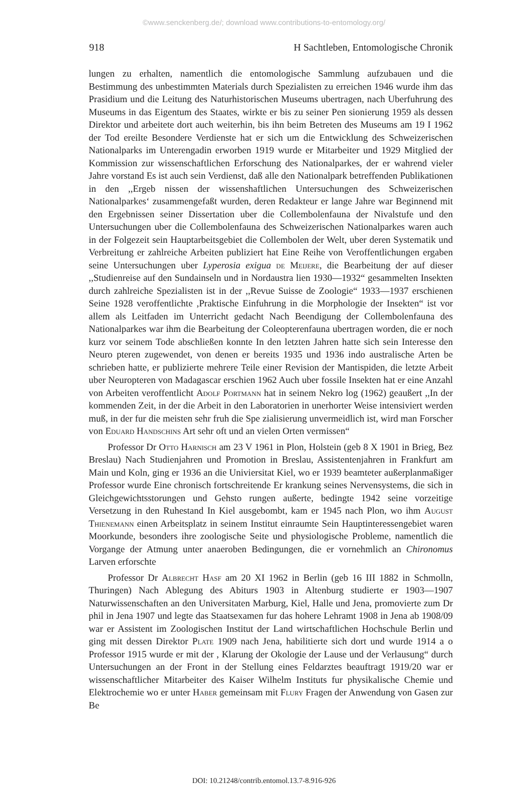©www.senckenberg.de/; download www.contributions-to-entomology.org/
918 H Sachtleben, Entomologische Chronik
lungen zu erhalten, namentlich die entomologische Sammlung aufzubauen und die Bestimmung des unbestimmten Materials durch Spezialisten zu erreichen 1946 wurde ihm das Prasidium und die Leitung des Naturhistorischen Museums ubertragen, nach Uberfuhrung des Museums in das Eigentum des Staates, wirkte er bis zu seiner Pen sionierung 1959 als dessen Direktor und arbeitete dort auch weiterhin, bis ihn beim Betreten des Museums am 19 I 1962 der Tod ereilte Besondere Verdienste hat er sich um die Entwicklung des Schweizerischen Nationalparks im Unterengadin erworben 1919 wurde er Mitarbeiter und 1929 Mitglied der Kommission zur wissenschaftlichen Erforschung des Nationalparkes, der er wahrend vieler Jahre vorstand Es ist auch sein Verdienst, daß alle den Nationalpark betreffenden Publikationen in den ,,Ergeb nissen der wissenshaftlichen Untersuchungen des Schweizerischen Nationalparkes‘ zusammengefaßt wurden, deren Redakteur er lange Jahre war Beginnend mit den Ergebnissen seiner Dissertation uber die Collembolenfauna der Nivalstufe und den Untersuchungen uber die Collembolenfauna des Schweizerischen Nationalparkes waren auch in der Folgezeit sein Hauptarbeitsgebiet die Collembolen der Welt, uber deren Systematik und Verbreitung er zahlreiche Arbeiten publiziert hat Eine Reihe von Veroffentlichungen ergaben seine Untersuchungen uber Lyperosia exigua de Meijere, die Bearbeitung der auf dieser ,,Studienreise auf den Sundainseln und in Nordaustra lien 1930—1932“ gesammelten Insekten durch zahlreiche Spezialisten ist in der ,,Revue Suisse de Zoologie“ 1933—1937 erschienen Seine 1928 veroffentlichte ,Praktische Einfuhrung in die Morphologie der Insekten“ ist vor allem als Leitfaden im Unterricht gedacht Nach Beendigung der Collembolenfauna des Nationalparkes war ihm die Bearbeitung der Coleopterenfauna ubertragen worden, die er noch kurz vor seinem Tode abschließen konnte In den letzten Jahren hatte sich sein Interesse den Neuro pteren zugewendet, von denen er bereits 1935 und 1936 indo australische Arten be schrieben hatte, er publizierte mehrere Teile einer Revision der Mantispiden, die letzte Arbeit uber Neuropteren von Madagascar erschien 1962 Auch uber fossile Insekten hat er eine Anzahl von Arbeiten veroffentlicht Adolf Portmann hat in seinem Nekro log (1962) geaußert ,,In der kommenden Zeit, in der die Arbeit in den Laboratorien in unerhorter Weise intensiviert werden muß, in der fur die meisten sehr fruh die Spe zialisierung unvermeidlich ist, wird man Forscher von Eduard Handschins Art sehr oft und an vielen Orten vermissen“
Professor Dr Otto Harnisch am 23 V 1961 in Plon, Holstein (geb 8 X 1901 in Brieg, Bez Breslau) Nach Studienjahren und Promotion in Breslau, Assistentenjahren in Frankfurt am Main und Koln, ging er 1936 an die Univiersitat Kiel, wo er 1939 beamteter außerplanmaßiger Professor wurde Eine chronisch fortschreitende Er krankung seines Nervensystems, die sich in Gleichgewichtsstorungen und Gehsto rungen außerte, bedingte 1942 seine vorzeitige Versetzung in den Ruhestand In Kiel ausgebombt, kam er 1945 nach Plon, wo ihm August Thienemann einen Arbeitsplatz in seinem Institut einraumte Sein Hauptinteressengebiet waren Moorkunde, besonders ihre zoologische Seite und physiologische Probleme, namentlich die Vorgange der Atmung unter anaeroben Bedingungen, die er vornehmlich an Chironomus Larven erforschte
Professor Dr Albrecht Hasf am 20 XI 1962 in Berlin (geb 16 III 1882 in Schmolln, Thuringen) Nach Ablegung des Abiturs 1903 in Altenburg studierte er 1903—1907 Naturwissenschaften an den Universitaten Marburg, Kiel, Halle und Jena, promovierte zum Dr phil in Jena 1907 und legte das Staatsexamen fur das hohere Lehramt 1908 in Jena ab 1908/09 war er Assistent im Zoologischen Institut der Land wirtschaftlichen Hochschule Berlin und ging mit dessen Direktor Plate 1909 nach Jena, habilitierte sich dort und wurde 1914 a o Professor 1915 wurde er mit der , Klarung der Okologie der Lause und der Verlausung“ durch Untersuchungen an der Front in der Stellung eines Feldarztes beauftragt 1919/20 war er wissenschaftlicher Mitarbeiter des Kaiser Wilhelm Instituts fur physikalische Chemie und Elektrochemie wo er unter Haber gemeinsam mit Flury Fragen der Anwendung von Gasen zur Be
DOI: 10.21248/contrib.entomol.13.7-8.916-926